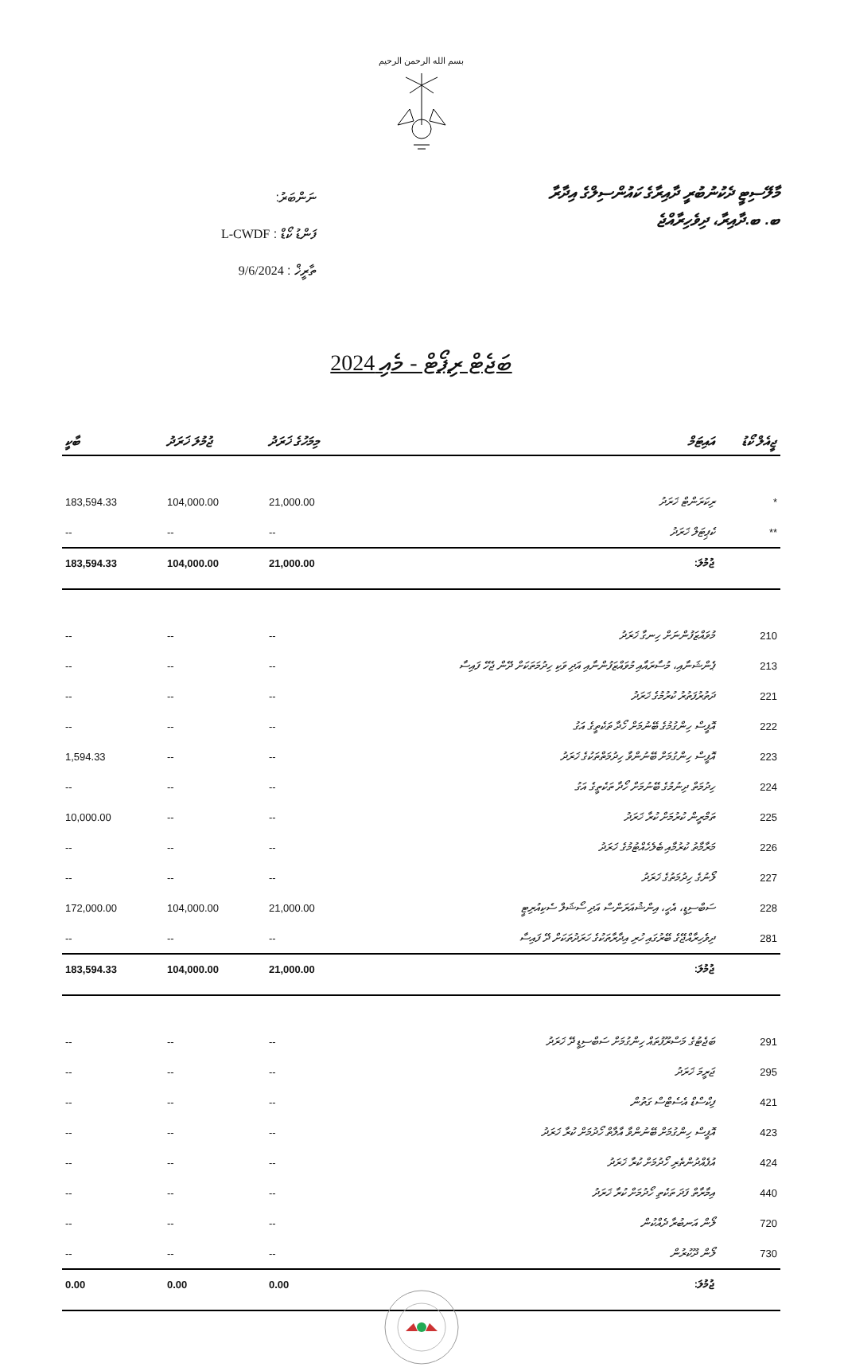بسم الله الرحمن الرحيم
ނަންބަރު:
ފަންޑު ކޯޑް : L-CWDF
ތާރީޚް : 9/6/2024
މާލޭސިޓީ ދެކުނުބުރީ ދާއިރާގެ ކައުންސިލްގެ އިދާރާ
ބ. ބ.ދާއިރާ، ދިވެހިރާއްޖެ
ބަޖެޓް ރިޕޯޓް - މެއި 2024
| ޖީއެލް ކޯޑު | އައިޓަމް | މިމަހުގެ ޚަރަދު | ޖުމުލަ ޚަރަދު | ބާކީ |
| --- | --- | --- | --- | --- |
| * | ރިކަރަންޓް ޚަރަދު | 21,000.00 | 104,000.00 | 183,594.33 |
| ** | ކެޕިޓަލް ޚަރަދު | -- | -- | -- |
| | ޖުމުލަ: | 21,000.00 | 104,000.00 | 183,594.33 |
| 210 | މުވައްޒަފުންނަށް ހިނގާ ޚަރަދު | -- | -- | -- |
| 213 | ޕެންޝަނާއި، މުސާރައާއި މުވައްޒަފުންނާއި އަދި ވަކި ހިދުމަތަކަށް ދޭން ޖެހޭ ފައިސާ | -- | -- | -- |
| 221 | ދަތުރުފަތުރު ކުރުމުގެ ޚަރަދު | -- | -- | -- |
| 222 | އޮފީސް ހިންގުމުގެ ބޭނުމަށް ހޯދާ ތަކެތީގެ އަގު | -- | -- | -- |
| 223 | އޮފީސް ހިންގުމަށް ބޭނުންވާ ހިދުމަތްތަކުގެ ޚަރަދު | -- | -- | 1,594.33 |
| 224 | ހިދުމަތް ދިނުމުގެ ބޭނުމަށް ހޯދާ ތަކެތީގެ އަގު | -- | -- | -- |
| 225 | ތަމްރީން ކުރުމަށް ކުރާ ޚަރަދު | -- | -- | 10,000.00 |
| 226 | މަރާމާތު ކުރުމާއި ބެލެހެއްޓުމުގެ ޚަރަދު | -- | -- | -- |
| 227 | ލޯނުގެ ހިދުމަތުގެ ޚަރަދު | -- | -- | -- |
| 228 | ސަބްސިޑީ، އެހީ، އިންޝުއަރަންސް އަދި ސޯޝަލް ސެކިއުރިޓީ | 21,000.00 | 104,000.00 | 172,000.00 |
| 281 | ދިވެހިރާއްޖޭގެ ބޭރުގައި ހުރި އިދާރާތަކުގެ ހަރަދުތަކަށް ދޭ ފައިސާ | -- | -- | -- |
| | ޖުމުލަ: | 21,000.00 | 104,000.00 | 183,594.33 |
| 291 | ބަޖެޓުގެ މަސްރޫފުތައް ހިންގުމަށް ސަބްސިޑީ ދޭ ޚަރަދު | -- | -- | -- |
| 295 | ޖަރީމަ ޚަރަދު | -- | -- | -- |
| 421 | ފިކްސްޑް އެސެޓްސް ގަތުން | -- | -- | -- |
| 423 | އޮފީސް ހިންގުމަށް ބޭނުންވާ އާލާތް ހޯދުމަށް ކުރާ ޚަރަދު | -- | -- | -- |
| 424 | އުފެއްދުންތެރި ހޯދުމަށް ކުރާ ޚަރަދު | -- | -- | -- |
| 440 | އިމާރާތް ފަދަ ތަކެތި ހޯދުމަށް ކުރާ ޚަރަދު | -- | -- | -- |
| 720 | ލޯން އަނބުރާ ދެއްކުން | -- | -- | -- |
| 730 | ލޯން ދޫކުރުން | -- | -- | -- |
| | ޖުމުލަ: | 0.00 | 0.00 | 0.00 |